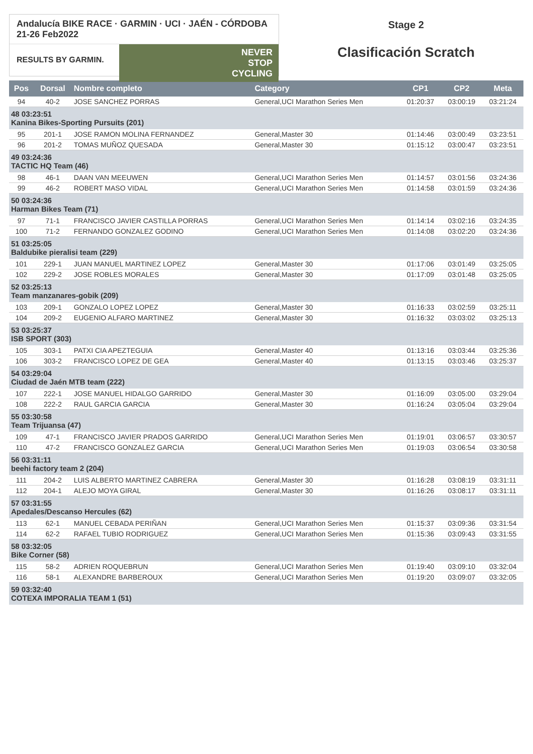Andalucía BIKE RACE · GARMIN · UCI · JAÉN - CÓRDOBA 21-26 Feb2022
RESULTS BY GARMIN.
NEVER
STOP
CYCLING
Stage 2
Clasificación Scratch
| Pos | Dorsal | Nombre completo | Category | CP1 | CP2 | Meta |
| --- | --- | --- | --- | --- | --- | --- |
| 94 | 40-2 | JOSE SANCHEZ PORRAS | General,UCI Marathon Series Men | 01:20:37 | 03:00:19 | 03:21:24 |
| 48 03:23:51 Kanina Bikes-Sporting Pursuits (201) | | | | | | |
| 95 | 201-1 | JOSE RAMON MOLINA FERNANDEZ | General,Master 30 | 01:14:46 | 03:00:49 | 03:23:51 |
| 96 | 201-2 | TOMAS MUÑOZ QUESADA | General,Master 30 | 01:15:12 | 03:00:47 | 03:23:51 |
| 49 03:24:36 TACTIC HQ Team (46) | | | | | | |
| 98 | 46-1 | DAAN VAN MEEUWEN | General,UCI Marathon Series Men | 01:14:57 | 03:01:56 | 03:24:36 |
| 99 | 46-2 | ROBERT MASO VIDAL | General,UCI Marathon Series Men | 01:14:58 | 03:01:59 | 03:24:36 |
| 50 03:24:36 Harman Bikes Team (71) | | | | | | |
| 97 | 71-1 | FRANCISCO JAVIER CASTILLA PORRAS | General,UCI Marathon Series Men | 01:14:14 | 03:02:16 | 03:24:35 |
| 100 | 71-2 | FERNANDO GONZALEZ GODINO | General,UCI Marathon Series Men | 01:14:08 | 03:02:20 | 03:24:36 |
| 51 03:25:05 Baldubike pieralisi team (229) | | | | | | |
| 101 | 229-1 | JUAN MANUEL MARTINEZ LOPEZ | General,Master 30 | 01:17:06 | 03:01:49 | 03:25:05 |
| 102 | 229-2 | JOSE ROBLES MORALES | General,Master 30 | 01:17:09 | 03:01:48 | 03:25:05 |
| 52 03:25:13 Team manzanares-gobik (209) | | | | | | |
| 103 | 209-1 | GONZALO LOPEZ LOPEZ | General,Master 30 | 01:16:33 | 03:02:59 | 03:25:11 |
| 104 | 209-2 | EUGENIO ALFARO MARTINEZ | General,Master 30 | 01:16:32 | 03:03:02 | 03:25:13 |
| 53 03:25:37 ISB SPORT (303) | | | | | | |
| 105 | 303-1 | PATXI CIA APEZTEGUIA | General,Master 40 | 01:13:16 | 03:03:44 | 03:25:36 |
| 106 | 303-2 | FRANCISCO LOPEZ DE GEA | General,Master 40 | 01:13:15 | 03:03:46 | 03:25:37 |
| 54 03:29:04 Ciudad de Jaén MTB team (222) | | | | | | |
| 107 | 222-1 | JOSE MANUEL HIDALGO GARRIDO | General,Master 30 | 01:16:09 | 03:05:00 | 03:29:04 |
| 108 | 222-2 | RAUL GARCIA GARCIA | General,Master 30 | 01:16:24 | 03:05:04 | 03:29:04 |
| 55 03:30:58 Team Trijuansa (47) | | | | | | |
| 109 | 47-1 | FRANCISCO JAVIER PRADOS GARRIDO | General,UCI Marathon Series Men | 01:19:01 | 03:06:57 | 03:30:57 |
| 110 | 47-2 | FRANCISCO GONZALEZ GARCIA | General,UCI Marathon Series Men | 01:19:03 | 03:06:54 | 03:30:58 |
| 56 03:31:11 beehi factory team 2 (204) | | | | | | |
| 111 | 204-2 | LUIS ALBERTO MARTINEZ CABRERA | General,Master 30 | 01:16:28 | 03:08:19 | 03:31:11 |
| 112 | 204-1 | ALEJO MOYA GIRAL | General,Master 30 | 01:16:26 | 03:08:17 | 03:31:11 |
| 57 03:31:55 Apedales/Descanso Hercules (62) | | | | | | |
| 113 | 62-1 | MANUEL CEBADA PERIÑAN | General,UCI Marathon Series Men | 01:15:37 | 03:09:36 | 03:31:54 |
| 114 | 62-2 | RAFAEL TUBIO RODRIGUEZ | General,UCI Marathon Series Men | 01:15:36 | 03:09:43 | 03:31:55 |
| 58 03:32:05 Bike Corner (58) | | | | | | |
| 115 | 58-2 | ADRIEN ROQUEBRUN | General,UCI Marathon Series Men | 01:19:40 | 03:09:10 | 03:32:04 |
| 116 | 58-1 | ALEXANDRE BARBEROUX | General,UCI Marathon Series Men | 01:19:20 | 03:09:07 | 03:32:05 |
| 59 03:32:40 COTEXA IMPORALIA TEAM 1 (51) | | | | | | |